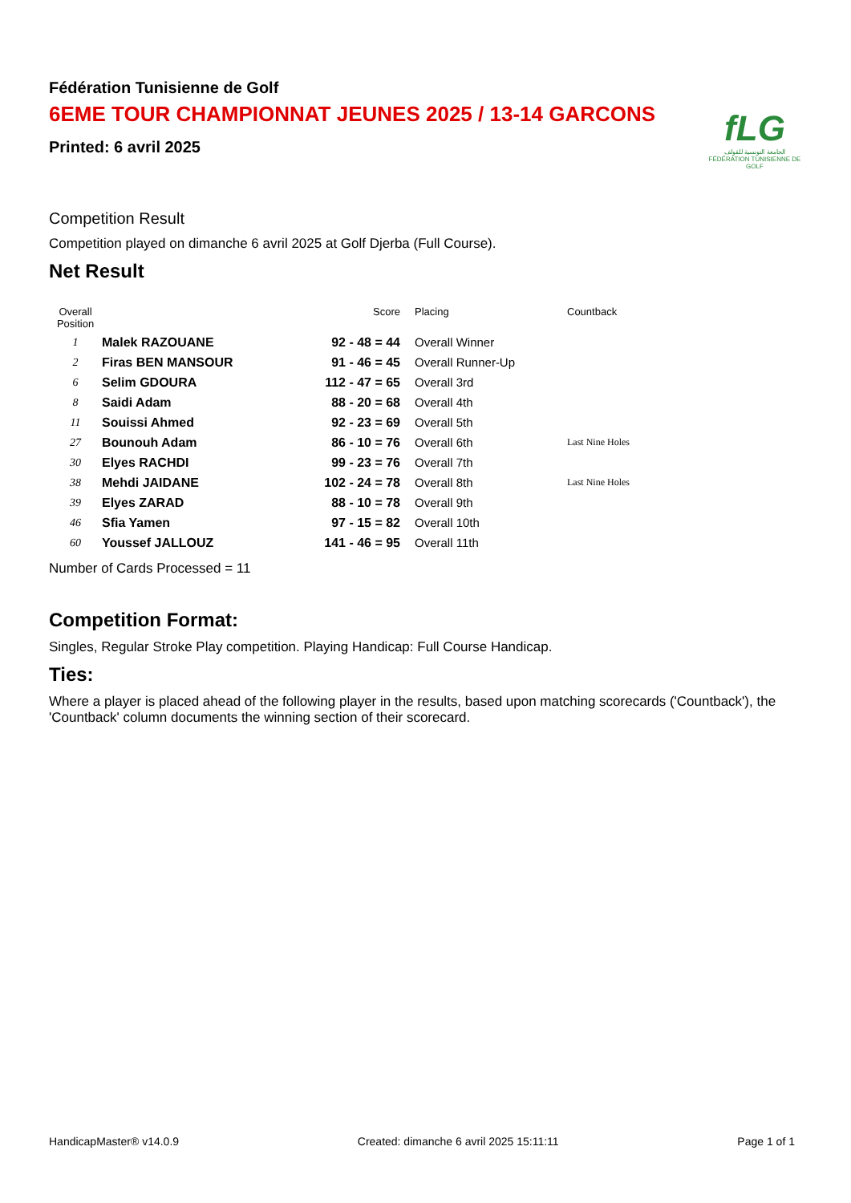fLG
الجامعة التونسية للقولف
FÉDÉRATION TUNISIENNE DE GOLF
Fédération Tunisienne de Golf
6EME TOUR CHAMPIONNAT JEUNES 2025 / 13-14 GARCONS
Printed: 6 avril 2025
Competition Result
Competition played on dimanche 6 avril 2025 at Golf Djerba (Full Course).
Net Result
| Overall Position | | Score | Placing | Countback |
| --- | --- | --- | --- | --- |
| 1 | Malek RAZOUANE | 92 - 48 = 44 | Overall Winner | |
| 2 | Firas BEN MANSOUR | 91 - 46 = 45 | Overall Runner-Up | |
| 6 | Selim GDOURA | 112 - 47 = 65 | Overall 3rd | |
| 8 | Saidi Adam | 88 - 20 = 68 | Overall 4th | |
| 11 | Souissi Ahmed | 92 - 23 = 69 | Overall 5th | |
| 27 | Bounouh Adam | 86 - 10 = 76 | Overall 6th | Last Nine Holes |
| 30 | Elyes RACHDI | 99 - 23 = 76 | Overall 7th | |
| 38 | Mehdi JAIDANE | 102 - 24 = 78 | Overall 8th | Last Nine Holes |
| 39 | Elyes ZARAD | 88 - 10 = 78 | Overall 9th | |
| 46 | Sfia Yamen | 97 - 15 = 82 | Overall 10th | |
| 60 | Youssef JALLOUZ | 141 - 46 = 95 | Overall 11th | |
Number of Cards Processed = 11
Competition Format:
Singles, Regular Stroke Play competition. Playing Handicap: Full Course Handicap.
Ties:
Where a player is placed ahead of the following player in the results, based upon matching scorecards ('Countback'), the 'Countback' column documents the winning section of their scorecard.
HandicapMaster® v14.0.9 Created: dimanche 6 avril 2025 15:11:11 Page 1 of 1